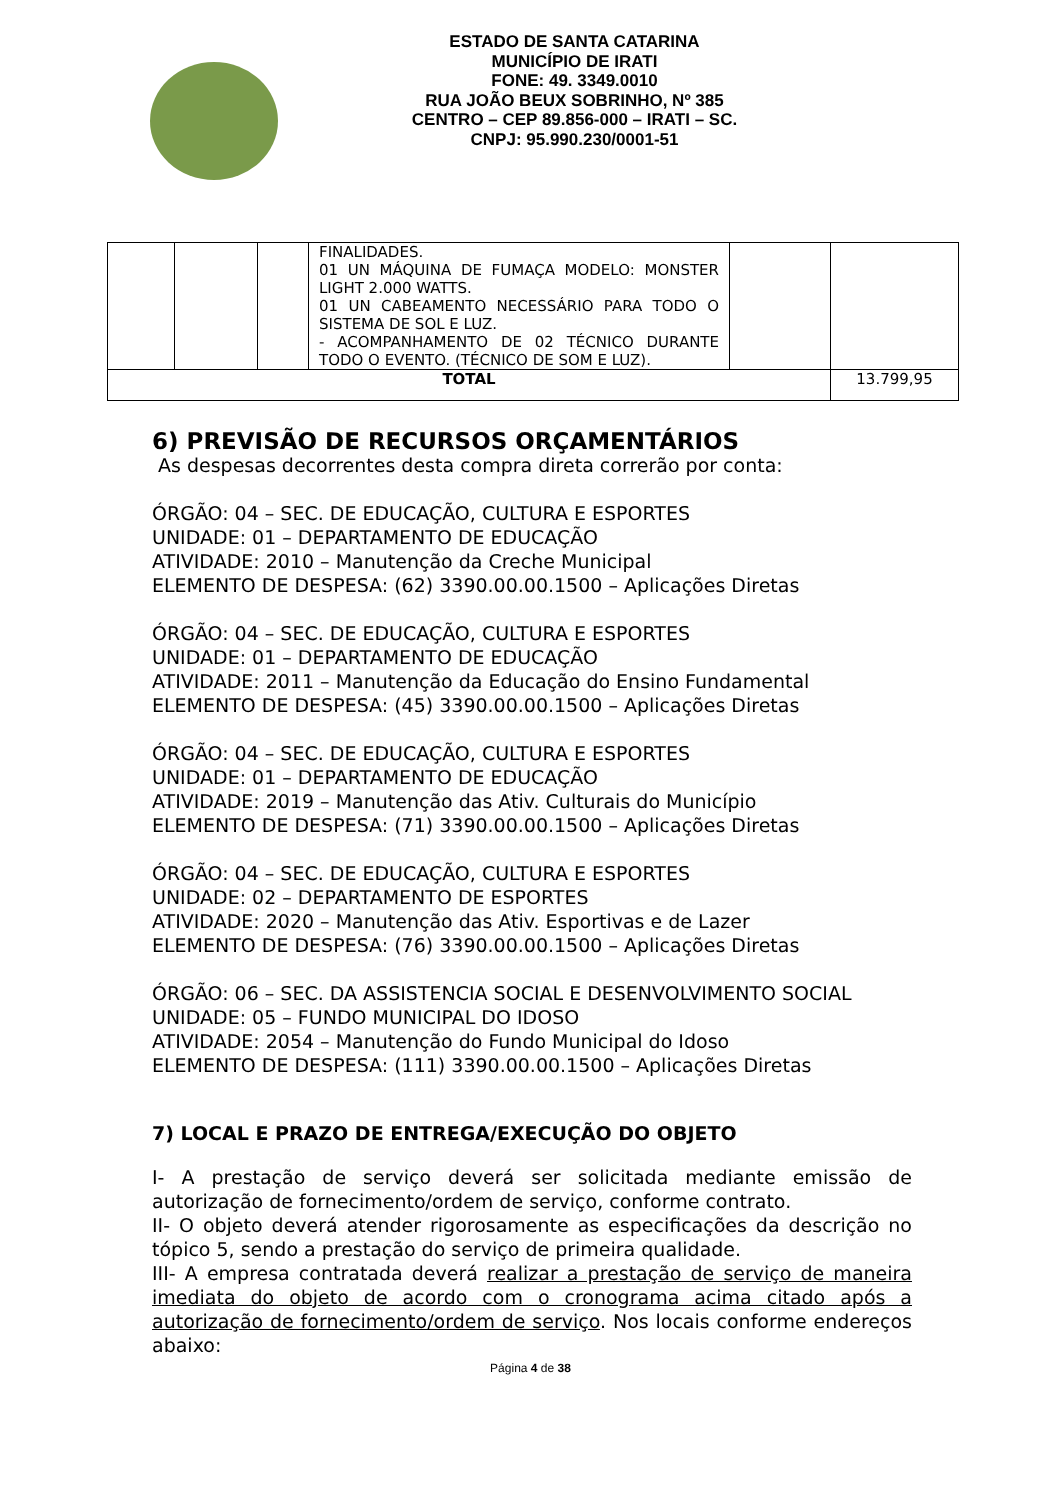ESTADO DE SANTA CATARINA
MUNICÍPIO DE IRATI
FONE: 49. 3349.0010
RUA JOÃO BEUX SOBRINHO, Nº 385
CENTRO – CEP 89.856-000 – IRATI – SC.
CNPJ: 95.990.230/0001-51
| | | | FINALIDADES. 01 UN MÁQUINA DE FUMAÇA MODELO: MONSTER LIGHT 2.000 WATTS. 01 UN CABEAMENTO NECESSÁRIO PARA TODO O SISTEMA DE SOL E LUZ. - ACOMPANHAMENTO DE 02 TÉCNICO DURANTE TODO O EVENTO. (TÉCNICO DE SOM E LUZ). | | |
| TOTAL | | | | | 13.799,95 |
6) PREVISÃO DE RECURSOS ORÇAMENTÁRIOS
As despesas decorrentes desta compra direta correrão por conta:
ÓRGÃO: 04 – SEC. DE EDUCAÇÃO, CULTURA E ESPORTES
UNIDADE: 01 – DEPARTAMENTO DE EDUCAÇÃO
ATIVIDADE: 2010 – Manutenção da Creche Municipal
ELEMENTO DE DESPESA: (62) 3390.00.00.1500 – Aplicações Diretas
ÓRGÃO: 04 – SEC. DE EDUCAÇÃO, CULTURA E ESPORTES
UNIDADE: 01 – DEPARTAMENTO DE EDUCAÇÃO
ATIVIDADE: 2011 – Manutenção da Educação do Ensino Fundamental
ELEMENTO DE DESPESA: (45) 3390.00.00.1500 – Aplicações Diretas
ÓRGÃO: 04 – SEC. DE EDUCAÇÃO, CULTURA E ESPORTES
UNIDADE: 01 – DEPARTAMENTO DE EDUCAÇÃO
ATIVIDADE: 2019 – Manutenção das Ativ. Culturais do Município
ELEMENTO DE DESPESA: (71) 3390.00.00.1500 – Aplicações Diretas
ÓRGÃO: 04 – SEC. DE EDUCAÇÃO, CULTURA E ESPORTES
UNIDADE: 02 – DEPARTAMENTO DE ESPORTES
ATIVIDADE: 2020 – Manutenção das Ativ. Esportivas e de Lazer
ELEMENTO DE DESPESA: (76) 3390.00.00.1500 – Aplicações Diretas
ÓRGÃO: 06 – SEC. DA ASSISTENCIA SOCIAL E DESENVOLVIMENTO SOCIAL
UNIDADE: 05 – FUNDO MUNICIPAL DO IDOSO
ATIVIDADE: 2054 – Manutenção do Fundo Municipal do Idoso
ELEMENTO DE DESPESA: (111) 3390.00.00.1500 – Aplicações Diretas
7) LOCAL E PRAZO DE ENTREGA/EXECUÇÃO DO OBJETO
I- A prestação de serviço deverá ser solicitada mediante emissão de autorização de fornecimento/ordem de serviço, conforme contrato.
II- O objeto deverá atender rigorosamente as especificações da descrição no tópico 5, sendo a prestação do serviço de primeira qualidade.
III- A empresa contratada deverá realizar a prestação de serviço de maneira imediata do objeto de acordo com o cronograma acima citado após a autorização de fornecimento/ordem de serviço. Nos locais conforme endereços abaixo:
Página 4 de 38